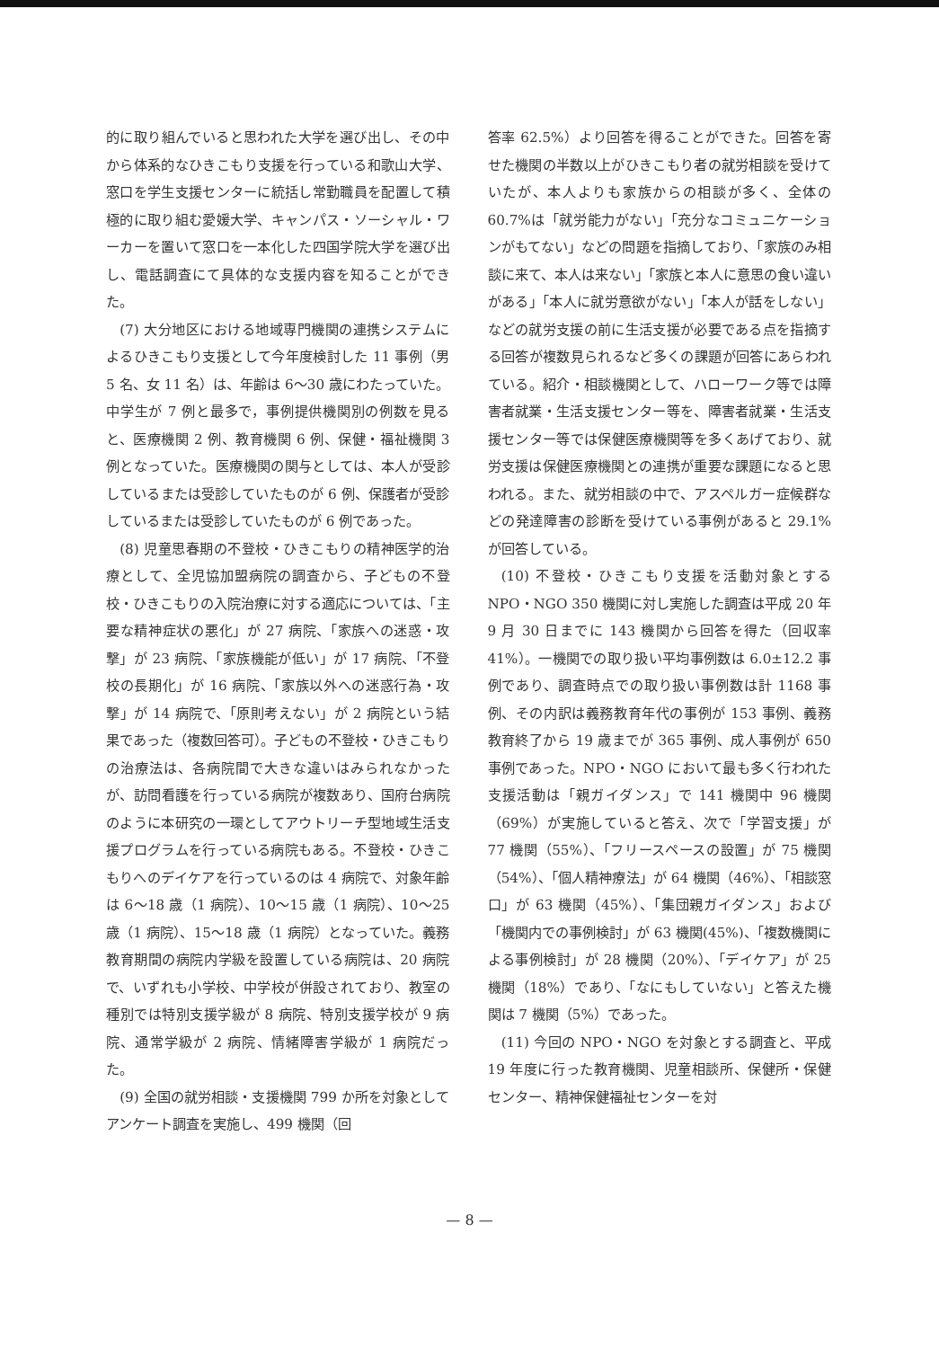的に取り組んでいると思われた大学を選び出し、その中から体系的なひきこもり支援を行っている和歌山大学、窓口を学生支援センターに統括し常勤職員を配置して積極的に取り組む愛媛大学、キャンパス・ソーシャル・ワーカーを置いて窓口を一本化した四国学院大学を選び出し、電話調査にて具体的な支援内容を知ることができた。
(7) 大分地区における地域専門機関の連携システムによるひきこもり支援として今年度検討した 11 事例（男 5 名、女 11 名）は、年齢は 6～30 歳にわたっていた。中学生が 7 例と最多で，事例提供機関別の例数を見ると、医療機関 2 例、教育機関 6 例、保健・福祉機関 3 例となっていた。医療機関の関与としては、本人が受診しているまたは受診していたものが 6 例、保護者が受診しているまたは受診していたものが 6 例であった。
(8) 児童思春期の不登校・ひきこもりの精神医学的治療として、全児協加盟病院の調査から、子どもの不登校・ひきこもりの入院治療に対する適応については、「主要な精神症状の悪化」が 27 病院、「家族への迷惑・攻撃」が 23 病院、「家族機能が低い」が 17 病院、「不登校の長期化」が 16 病院、「家族以外への迷惑行為・攻撃」が 14 病院で、「原則考えない」が 2 病院という結果であった（複数回答可）。子どもの不登校・ひきこもりの治療法は、各病院間で大きな違いはみられなかったが、訪問看護を行っている病院が複数あり、国府台病院のように本研究の一環としてアウトリーチ型地域生活支援プログラムを行っている病院もある。不登校・ひきこもりへのデイケアを行っているのは 4 病院で、対象年齢は 6～18 歳（1 病院）、10～15 歳（1 病院）、10～25 歳（1 病院）、15～18 歳（1 病院）となっていた。義務教育期間の病院内学級を設置している病院は、20 病院で、いずれも小学校、中学校が併設されており、教室の種別では特別支援学級が 8 病院、特別支援学校が 9 病院、通常学級が 2 病院、情緒障害学級が 1 病院だった。
(9) 全国の就労相談・支援機関 799 か所を対象としてアンケート調査を実施し、499 機関（回
答率 62.5%）より回答を得ることができた。回答を寄せた機関の半数以上がひきこもり者の就労相談を受けていたが、本人よりも家族からの相談が多く、全体の 60.7%は「就労能力がない」「充分なコミュニケーションがもてない」などの問題を指摘しており、「家族のみ相談に来て、本人は来ない」「家族と本人に意思の食い違いがある」「本人に就労意欲がない」「本人が話をしない」などの就労支援の前に生活支援が必要である点を指摘する回答が複数見られるなど多くの課題が回答にあらわれている。紹介・相談機関として、ハローワーク等では障害者就業・生活支援センター等を、障害者就業・生活支援センター等では保健医療機関等を多くあげており、就労支援は保健医療機関との連携が重要な課題になると思われる。また、就労相談の中で、アスペルガー症候群などの発達障害の診断を受けている事例があると 29.1%が回答している。
(10) 不登校・ひきこもり支援を活動対象とする NPO・NGO 350 機関に対し実施した調査は平成 20 年 9 月 30 日までに 143 機関から回答を得た（回収率 41%）。一機関での取り扱い平均事例数は 6.0±12.2 事例であり、調査時点での取り扱い事例数は計 1168 事例、その内訳は義務教育年代の事例が 153 事例、義務教育終了から 19 歳までが 365 事例、成人事例が 650 事例であった。NPO・NGO において最も多く行われた支援活動は「親ガイダンス」で 141 機関中 96 機関（69%）が実施していると答え、次で「学習支援」が 77 機関（55%）、「フリースペースの設置」が 75 機関（54%）、「個人精神療法」が 64 機関（46%）、「相談窓口」が 63 機関（45%）、「集団親ガイダンス」および「機関内での事例検討」が 63 機関(45%)、「複数機関による事例検討」が 28 機関（20%）、「デイケア」が 25 機関（18%）であり、「なにもしていない」と答えた機関は 7 機関（5%）であった。
(11) 今回の NPO・NGO を対象とする調査と、平成 19 年度に行った教育機関、児童相談所、保健所・保健センター、精神保健福祉センターを対
— 8 —